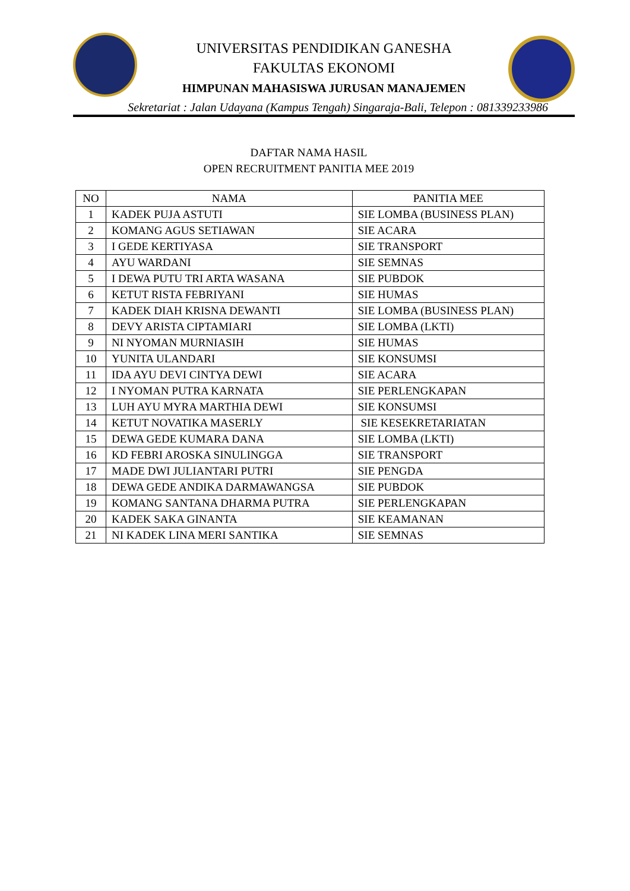UNIVERSITAS PENDIDIKAN GANESHA
FAKULTAS EKONOMI
HIMPUNAN MAHASISWA JURUSAN MANAJEMEN
Sekretariat : Jalan Udayana (Kampus Tengah) Singaraja-Bali, Telepon : 081339233986
DAFTAR NAMA HASIL
OPEN RECRUITMENT PANITIA MEE 2019
| NO | NAMA | PANITIA MEE |
| --- | --- | --- |
| 1 | KADEK PUJA ASTUTI | SIE LOMBA (BUSINESS PLAN) |
| 2 | KOMANG AGUS SETIAWAN | SIE ACARA |
| 3 | I GEDE KERTIYASA | SIE TRANSPORT |
| 4 | AYU WARDANI | SIE SEMNAS |
| 5 | I DEWA PUTU TRI ARTA WASANA | SIE PUBDOK |
| 6 | KETUT RISTA FEBRIYANI | SIE HUMAS |
| 7 | KADEK DIAH KRISNA DEWANTI | SIE LOMBA (BUSINESS PLAN) |
| 8 | DEVY ARISTA CIPTAMIARI | SIE LOMBA (LKTI) |
| 9 | NI NYOMAN MURNIASIH | SIE HUMAS |
| 10 | YUNITA ULANDARI | SIE KONSUMSI |
| 11 | IDA AYU DEVI CINTYA DEWI | SIE ACARA |
| 12 | I NYOMAN PUTRA KARNATA | SIE PERLENGKAPAN |
| 13 | LUH AYU MYRA MARTHIA DEWI | SIE KONSUMSI |
| 14 | KETUT NOVATIKA MASERLY | SIE KESEKRETARIATAN |
| 15 | DEWA GEDE KUMARA DANA | SIE LOMBA (LKTI) |
| 16 | KD FEBRI AROSKA SINULINGGA | SIE TRANSPORT |
| 17 | MADE DWI JULIANTARI PUTRI | SIE PENGDA |
| 18 | DEWA GEDE ANDIKA DARMAWANGSA | SIE PUBDOK |
| 19 | KOMANG SANTANA DHARMA PUTRA | SIE PERLENGKAPAN |
| 20 | KADEK SAKA GINANTA | SIE KEAMANAN |
| 21 | NI KADEK LINA MERI SANTIKA | SIE SEMNAS |